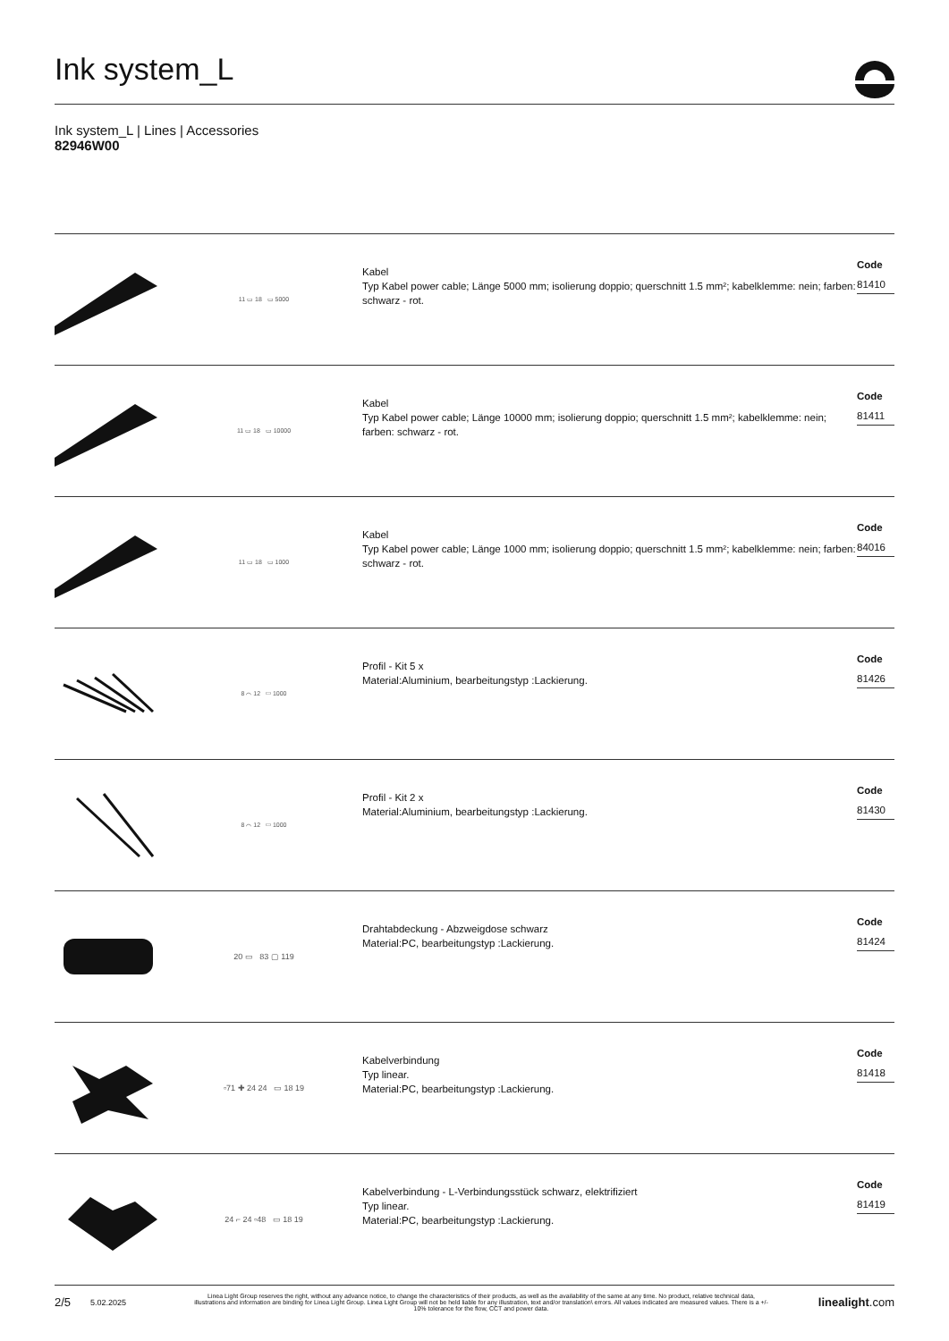Ink system_L
Ink system_L | Lines | Accessories
82946W00
11 ▭ 18 ▭ 5000
Kabel
Typ Kabel power cable; Länge 5000 mm; isolierung doppio; querschnitt 1.5 mm²; kabelklemme: nein; farben: schwarz - rot.
Code
81410
11 ▭ 18 ▭ 10000
Kabel
Typ Kabel power cable; Länge 10000 mm; isolierung doppio; querschnitt 1.5 mm²; kabelklemme: nein; farben: schwarz - rot.
Code
81411
11 ▭ 18 ▭ 1000
Kabel
Typ Kabel power cable; Länge 1000 mm; isolierung doppio; querschnitt 1.5 mm²; kabelklemme: nein; farben: schwarz - rot.
Code
84016
8 ⌒ 12 ▭ 1000
Profil - Kit 5 x
Material:Aluminium, bearbeitungstyp :Lackierung.
Code
81426
8 ⌒ 12 ▭ 1000
Profil - Kit 2 x
Material:Aluminium, bearbeitungstyp :Lackierung.
Code
81430
20 ▭ 83 ▢ 119
Drahtabdeckung - Abzweigdose schwarz
Material:PC, bearbeitungstyp :Lackierung.
Code
81424
▫71 ✚ 24 24 ▭ 18 19
Kabelverbindung
Typ linear.
Material:PC, bearbeitungstyp :Lackierung.
Code
81418
24 ⌐ 24 ▫48 ▭ 18 19
Kabelverbindung - L-Verbindungsstück schwarz, elektrifiziert
Typ linear.
Material:PC, bearbeitungstyp :Lackierung.
Code
81419
2/5 5.02.2025 Linea Light Group reserves the right, without any advance notice, to change the characteristics of their products, as well as the availability of the same at any time. No product, relative technical data, illustrations and information are binding for Linea Light Group. Linea Light Group will not be held liable for any illustration, text and/or translation\ errors. All values indicated are measured values. There is a +/- 10% tolerance for the flow, CCT and power data. linealight.com